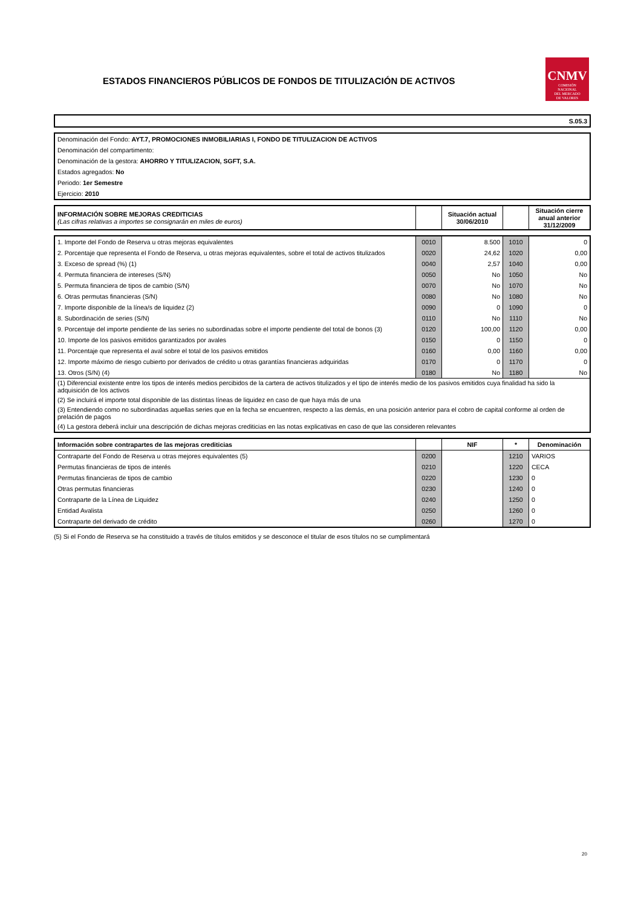ESTADOS FINANCIEROS PÚBLICOS DE FONDOS DE TITULIZACIÓN DE ACTIVOS
CNMV
COMISIÓN
NACIONAL
DEL MERCADO
DE VALORES
| S.05.3 |
| Denominación del Fondo: AYT.7, PROMOCIONES INMOBILIARIAS I, FONDO DE TITULIZACION DE ACTIVOS |
| Denominación del compartimento: |
| Denominación de la gestora: AHORRO Y TITULIZACION, SGFT, S.A. |
| Estados agregados: No |
| Periodo: 1er Semestre |
| Ejercicio: 2010 |
| INFORMACIÓN SOBRE MEJORAS CREDITICIAS (Las cifras relativas a importes se consignarán en miles de euros) | | Situación actual 30/06/2010 | | Situación cierre anual anterior 31/12/2009 |
| 1. Importe del Fondo de Reserva u otras mejoras equivalentes | 0010 | 8.500 | 1010 | 0 |
| 2. Porcentaje que representa el Fondo de Reserva, u otras mejoras equivalentes, sobre el total de activos titulizados | 0020 | 24,62 | 1020 | 0,00 |
| 3. Exceso de spread (%) (1) | 0040 | 2,57 | 1040 | 0,00 |
| 4. Permuta financiera de intereses (S/N) | 0050 | No | 1050 | No |
| 5. Permuta financiera de tipos de cambio (S/N) | 0070 | No | 1070 | No |
| 6. Otras permutas financieras (S/N) | 0080 | No | 1080 | No |
| 7. Importe disponible de la línea/s de liquidez (2) | 0090 | 0 | 1090 | 0 |
| 8. Subordinación de series (S/N) | 0110 | No | 1110 | No |
| 9. Porcentaje del importe pendiente de las series no subordinadas sobre el importe pendiente del total de bonos (3) | 0120 | 100,00 | 1120 | 0,00 |
| 10. Importe de los pasivos emitidos garantizados por avales | 0150 | 0 | 1150 | 0 |
| 11. Porcentaje que representa el aval sobre el total de los pasivos emitidos | 0160 | 0,00 | 1160 | 0,00 |
| 12. Importe máximo de riesgo cubierto por derivados de crédito u otras garantías financieras adquiridas | 0170 | 0 | 1170 | 0 |
| 13. Otros (S/N) (4) | 0180 | No | 1180 | No |
| (1) Diferencial existente entre los tipos de interés medios percibidos de la cartera de activos titulizados y el tipo de interés medio de los pasivos emitidos cuya finalidad ha sido la adquisición de los activos | | | | |
| (2) Se incluirá el importe total disponible de las distintas líneas de liquidez en caso de que haya más de una | | | | |
| (3) Entendiendo como no subordinadas aquellas series que en la fecha se encuentren, respecto a las demás, en una posición anterior para el cobro de capital conforme al orden de prelación de pagos | | | | |
| (4) La gestora deberá incluir una descripción de dichas mejoras crediticias en las notas explicativas en caso de que las consideren relevantes | | | | |
| Información sobre contrapartes de las mejoras crediticias | | NIF | * | Denominación |
| --- | --- | --- | --- | --- |
| Contraparte del Fondo de Reserva u otras mejores equivalentes (5) | 0200 | | 1210 | VARIOS |
| Permutas financieras de tipos de interés | 0210 | | 1220 | CECA |
| Permutas financieras de tipos de cambio | 0220 | | 1230 | 0 |
| Otras permutas financieras | 0230 | | 1240 | 0 |
| Contraparte de la Línea de Liquidez | 0240 | | 1250 | 0 |
| Entidad Avalista | 0250 | | 1260 | 0 |
| Contraparte del derivado de crédito | 0260 | | 1270 | 0 |
(5) Si el Fondo de Reserva se ha constituido a través de títulos emitidos y se desconoce el titular de esos títulos no se cumplimentará
20